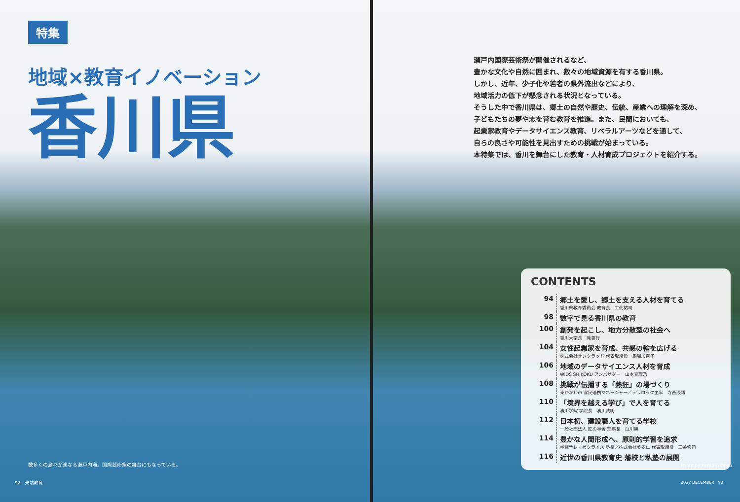特集
地域×教育イノベーション
香川県
数多くの島々が連なる瀬戸内海。国際芸術祭の舞台にもなっている。
92　先端教育
瀬戸内国際芸術祭が開催されるなど、
豊かな文化や自然に囲まれ、数々の地域資源を有する香川県。
しかし、近年、少子化や若者の県外流出などにより、
地域活力の低下が懸念される状況となっている。
そうした中で香川県は、郷土の自然や歴史、伝統、産業への理解を深め、
子どもたちの夢や志を育む教育を推進。また、民間においても、
起業家教育やデータサイエンス教育、リベラルアーツなどを通して、
自らの良さや可能性を見出すための挑戦が始まっている。
本特集では、香川を舞台にした教育・人材育成プロジェクトを紹介する。
CONTENTS
| 94 | 郷土を愛し、郷土を支える人材を育てる 香川県教育委員会 教育長 工代祐司 |
| 98 | 数字で見る香川県の教育 |
| 100 | 創発を起こし、地方分散型の社会へ 香川大学長 筧善行 |
| 104 | 女性起業家を育成、共感の輪を広げる 株式会社サンクラッド 代表取締役 馬場加奈子 |
| 106 | 地域のデータサイエンス人材を育成 WiDS SHIKOKU アンバサダー 山本真理乃 |
| 108 | 挑戦が伝播する「熱狂」の場づくり 東かがわ市 官民連携マネージャー／テラロック主宰 寺西康博 |
| 110 | 「境界を越える学び」で人を育てる 濱川学院 学院長 濱川武明 |
| 112 | 日本初、建設職人を育てる学校 一般社団法人 匠の学舎 理事長 白川勝 |
| 114 | 豊かな人間形成へ、原則的学習を追求 学習塾レーゼクライス 塾長／株式会社美多仁 代表取締役 三谷修司 |
| 116 | 近世の香川県教育史 藩校と私塾の展開 |
Photo by Kentaro Ohno
2022 DECEMBER　93